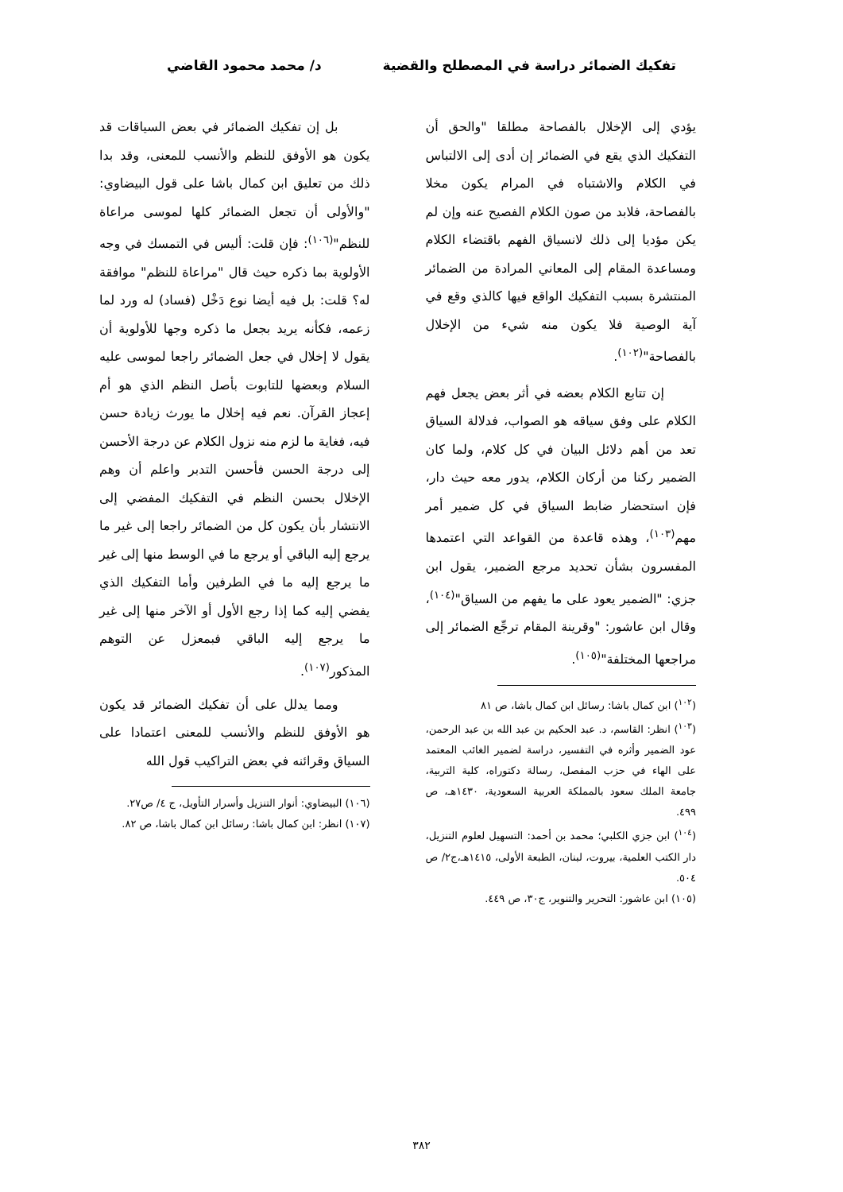تفكيك الضمائر دراسة في المصطلح والقضية
د/ محمد محمود القاضي
يؤدي إلى الإخلال بالفصاحة مطلقا "والحق أن التفكيك الذي يقع في الضمائر إن أدى إلى الالتباس في الكلام والاشتباه في المرام يكون مخلا بالفصاحة، فلابد من صون الكلام الفصيح عنه وإن لم يكن مؤديا إلى ذلك لانسياق الفهم باقتضاء الكلام ومساعدة المقام إلى المعاني المرادة من الضمائر المنتشرة بسبب التفكيك الواقع فيها كالذي وقع في آية الوصية فلا يكون منه شيء من الإخلال بالفصاحة"<sup>(١٠٢)</sup>.
إن تتابع الكلام بعضه في أثر بعض يجعل فهم الكلام على وفق سياقه هو الصواب، فدلالة السياق تعد من أهم دلائل البيان في كل كلام، ولما كان الضمير ركنا من أركان الكلام، يدور معه حيث دار، فإن استحضار ضابط السياق في كل ضمير أمر مهم<sup>(١٠٣)</sup>، وهذه قاعدة من القواعد التي اعتمدها المفسرون بشأن تحديد مرجع الضمير، يقول ابن جزي: "الضمير يعود على ما يفهم من السياق"<sup>(١٠٤)</sup>، وقال ابن عاشور: "وقرينة المقام ترجِّع الضمائر إلى مراجعها المختلفة"<sup>(١٠٥)</sup>.
(<sup>١٠٢</sup>) ابن كمال باشا: رسائل ابن كمال باشا، ص ٨١
(<sup>١٠٣</sup>) انظر: القاسم، د. عبد الحكيم بن عبد الله بن عبد الرحمن، عود الضمير وأثره في التفسير، دراسة لضمير الغائب المعتمد على الهاء في حزب المفصل، رسالة دكتوراه، كلية التربية، جامعة الملك سعود بالمملكة العربية السعودية، ١٤٣٠هـ، ص ٤٩٩.
(<sup>١٠٤</sup>) ابن جزي الكلبي؛ محمد بن أحمد: التسهيل لعلوم التنزيل، دار الكتب العلمية، بيروت، لبنان، الطبعة الأولى، ١٤١٥هـ،ج٢/ ص ٥٠٤.
(١٠٥) ابن عاشور: التحرير والتنوير، ج٣٠، ص ٤٤٩.
بل إن تفكيك الضمائر في بعض السياقات قد يكون هو الأوفق للنظم والأنسب للمعنى، وقد بدا ذلك من تعليق ابن كمال باشا على قول البيضاوي: "والأولى أن تجعل الضمائر كلها لموسى مراعاة للنظم"<sup>(١٠٦)</sup>: فإن قلت: أليس في التمسك في وجه الأولوية بما ذكره حيث قال "مراعاة للنظم" موافقة له؟ قلت: بل فيه أيضا نوع دَخْل (فساد) له ورد لما زعمه، فكأنه يريد بجعل ما ذكره وجها للأولوية أن يقول لا إخلال في جعل الضمائر راجعا لموسى عليه السلام وبعضها للتابوت بأصل النظم الذي هو أم إعجاز القرآن. نعم فيه إخلال ما يورث زيادة حسن فيه، فغاية ما لزم منه نزول الكلام عن درجة الأحسن إلى درجة الحسن فأحسن التدبر واعلم أن وهم الإخلال بحسن النظم في التفكيك المفضي إلى الانتشار بأن يكون كل من الضمائر راجعا إلى غير ما يرجع إليه الباقي أو يرجع ما في الوسط منها إلى غير ما يرجع إليه ما في الطرفين وأما التفكيك الذي يفضي إليه كما إذا رجع الأول أو الآخر منها إلى غير ما يرجع إليه الباقي فبمعزل عن التوهم المذكور<sup>(١٠٧)</sup>.
ومما يدلل على أن تفكيك الضمائر قد يكون هو الأوفق للنظم والأنسب للمعنى اعتمادا على السياق وقرائنه في بعض التراكيب قول الله
(١٠٦) البيضاوي: أنوار التنزيل وأسرار التأويل، ج ٤/ ص٢٧.
(١٠٧) انظر: ابن كمال باشا: رسائل ابن كمال باشا، ص ٨٢.
٣٨٢